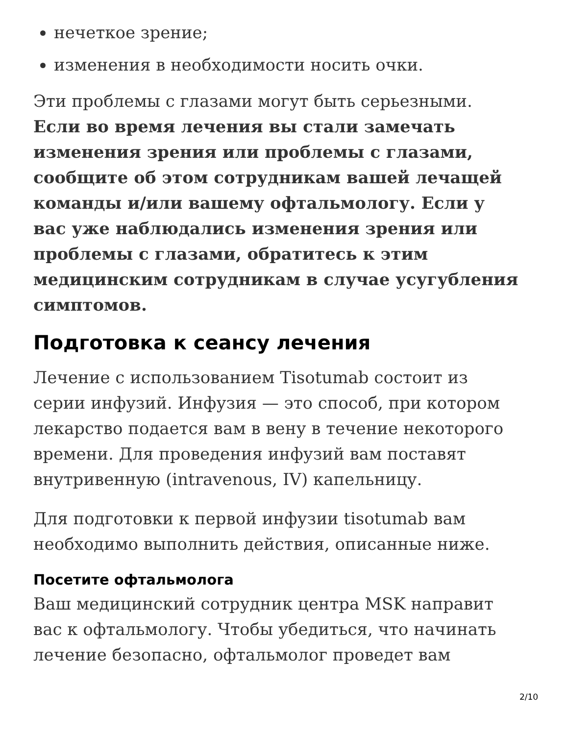нечеткое зрение;
изменения в необходимости носить очки.
Эти проблемы с глазами могут быть серьезными. Если во время лечения вы стали замечать изменения зрения или проблемы с глазами, сообщите об этом сотрудникам вашей лечащей команды и/или вашему офтальмологу. Если у вас уже наблюдались изменения зрения или проблемы с глазами, обратитесь к этим медицинским сотрудникам в случае усугубления симптомов.
Подготовка к сеансу лечения
Лечение с использованием Tisotumab состоит из серии инфузий. Инфузия — это способ, при котором лекарство подается вам в вену в течение некоторого времени. Для проведения инфузий вам поставят внутривенную (intravenous, IV) капельницу.
Для подготовки к первой инфузии tisotumab вам необходимо выполнить действия, описанные ниже.
Посетите офтальмолога
Ваш медицинский сотрудник центра MSK направит вас к офтальмологу. Чтобы убедиться, что начинать лечение безопасно, офтальмолог проведет вам
2/10